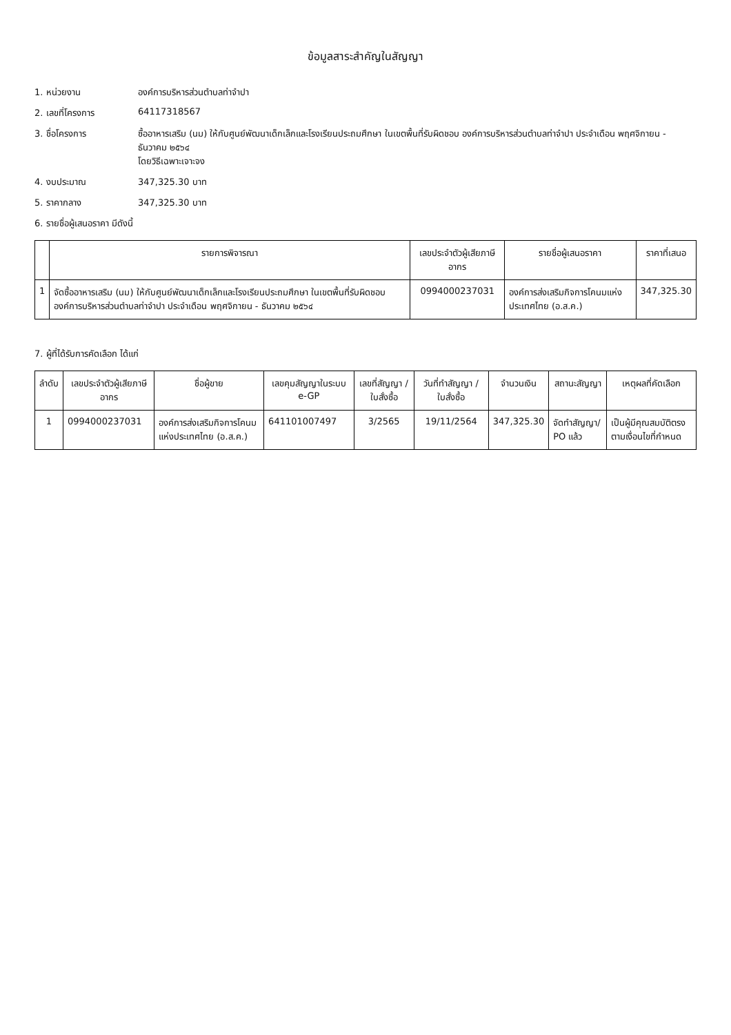ข้อมูลสาระสำคัญในสัญญา
1. หน่วยงาน องค์การบริหารส่วนตำบลท่าจำปา
2. เลขที่โครงการ 64117318567
3. ชื่อโครงการ ซื้ออาหารเสริม (นม) ให้กับศูนย์พัฒนาเด็กเล็กและโรงเรียนประถมศึกษา ในเขตพื้นที่รับผิดชอบ องค์การบริหารส่วนตำบลท่าจำปา ประจำเดือน พฤศจิกายน - ธันวาคม ๒๕๖๔
โดยวิธีเฉพาะเจาะจง
4. งบประมาณ 347,325.30 บาท
5. ราคากลาง 347,325.30 บาท
6. รายชื่อผู้เสนอราคา มีดังนี้
| | รายการพิจารณา | เลขประจำตัวผู้เสียภาษีอากร | รายชื่อผู้เสนอราคา | ราคาที่เสนอ |
| --- | --- | --- | --- | --- |
| 1 | จัดซื้ออาหารเสริม (นม) ให้กับศูนย์พัฒนาเด็กเล็กและโรงเรียนประถมศึกษา ในเขตพื้นที่รับผิดชอบ องค์การบริหารส่วนตำบลท่าจำปา ประจำเดือน พฤศจิกายน - ธันวาคม ๒๕๖๔ | 0994000237031 | องค์การส่งเสริมกิจการโคนมแห่งประเทศไทย (อ.ส.ค.) | 347,325.30 |
7. ผู้ที่ได้รับการคัดเลือก ได้แก่
| ลำดับ | เลขประจำตัวผู้เสียภาษีอากร | ชื่อผู้ขาย | เลขคุมสัญญาในระบบ e-GP | เลขที่สัญญา / ใบสั่งซื้อ | วันที่ทำสัญญา / ใบสั่งซื้อ | จำนวนเงิน | สถานะสัญญา | เหตุผลที่คัดเลือก |
| --- | --- | --- | --- | --- | --- | --- | --- | --- |
| 1 | 0994000237031 | องค์การส่งเสริมกิจการโคนมแห่งประเทศไทย (อ.ส.ค.) | 641101007497 | 3/2565 | 19/11/2564 | 347,325.30 | จัดทำสัญญา/ PO แล้ว | เป็นผู้มีคุณสมบัติตรงตามเงื่อนไขที่กำหนด |